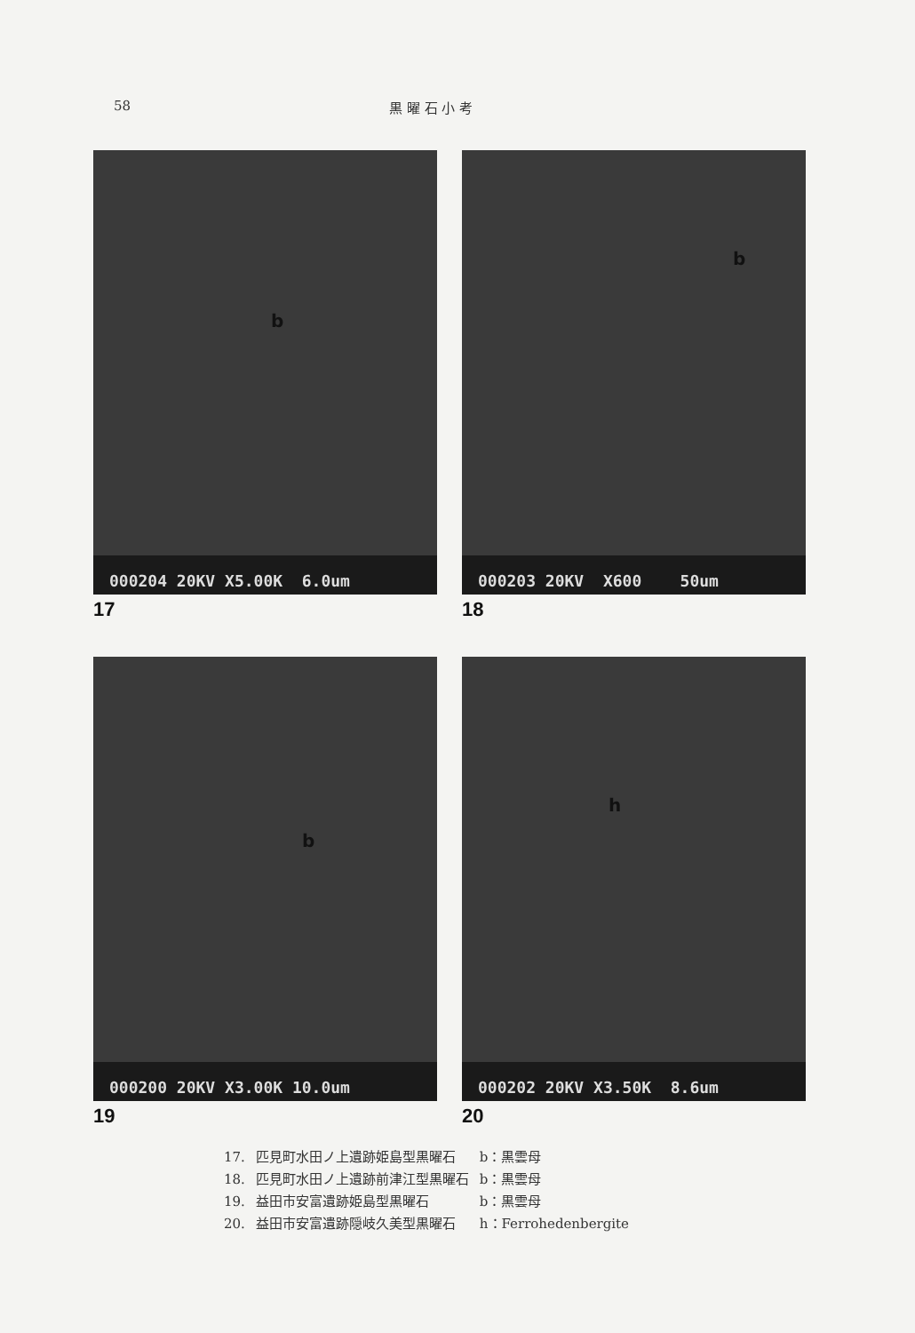58 黒 曜 石 小 考
b
000204 20KV X5.00K 6.0um
17
b
000203 20KV X600 50um
18
b
000200 20KV X3.00K 10.0um
19
h
000202 20KV X3.50K 8.6um
20
| 17. | 匹見町水田ノ上遺跡姫島型黒曜石 | b：黒雲母 |
| 18. | 匹見町水田ノ上遺跡前津江型黒曜石 | b：黒雲母 |
| 19. | 益田市安富遺跡姫島型黒曜石 | b：黒雲母 |
| 20. | 益田市安富遺跡隠岐久美型黒曜石 | h：Ferrohedenbergite |